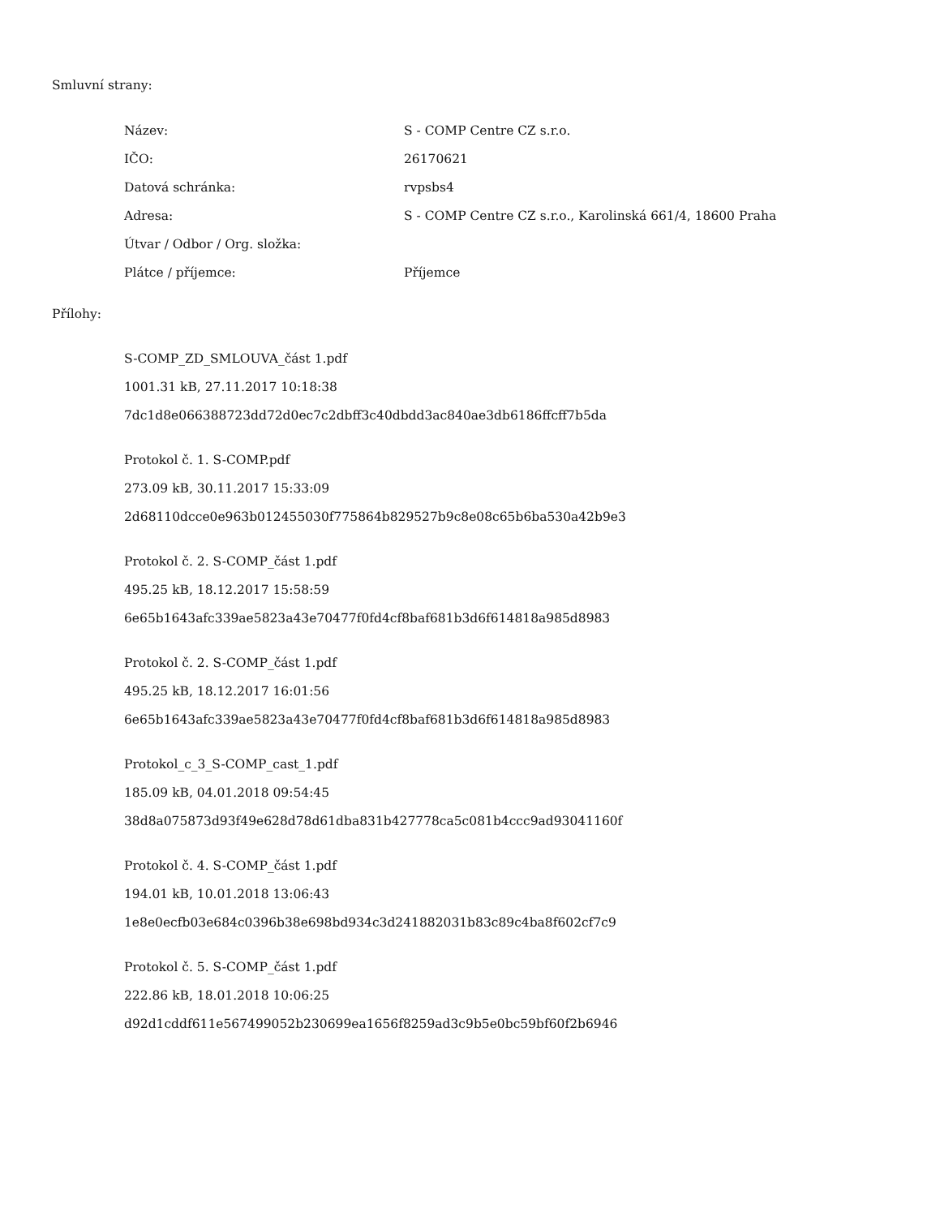Smluvní strany:
| Název: | S - COMP Centre CZ s.r.o. |
| IČO: | 26170621 |
| Datová schránka: | rvpsbs4 |
| Adresa: | S - COMP Centre CZ s.r.o., Karolinská 661/4, 18600 Praha |
| Útvar / Odbor / Org. složka: | |
| Plátce / příjemce: | Příjemce |
Přílohy:
S-COMP_ZD_SMLOUVA_část 1.pdf
1001.31 kB, 27.11.2017 10:18:38
7dc1d8e066388723dd72d0ec7c2dbff3c40dbdd3ac840ae3db6186ffcff7b5da
Protokol č. 1. S-COMP.pdf
273.09 kB, 30.11.2017 15:33:09
2d68110dcce0e963b012455030f775864b829527b9c8e08c65b6ba530a42b9e3
Protokol č. 2. S-COMP_část 1.pdf
495.25 kB, 18.12.2017 15:58:59
6e65b1643afc339ae5823a43e70477f0fd4cf8baf681b3d6f614818a985d8983
Protokol č. 2. S-COMP_část 1.pdf
495.25 kB, 18.12.2017 16:01:56
6e65b1643afc339ae5823a43e70477f0fd4cf8baf681b3d6f614818a985d8983
Protokol_c_3_S-COMP_cast_1.pdf
185.09 kB, 04.01.2018 09:54:45
38d8a075873d93f49e628d78d61dba831b427778ca5c081b4ccc9ad93041160f
Protokol č. 4. S-COMP_část 1.pdf
194.01 kB, 10.01.2018 13:06:43
1e8e0ecfb03e684c0396b38e698bd934c3d241882031b83c89c4ba8f602cf7c9
Protokol č. 5. S-COMP_část 1.pdf
222.86 kB, 18.01.2018 10:06:25
d92d1cddf611e567499052b230699ea1656f8259ad3c9b5e0bc59bf60f2b6946